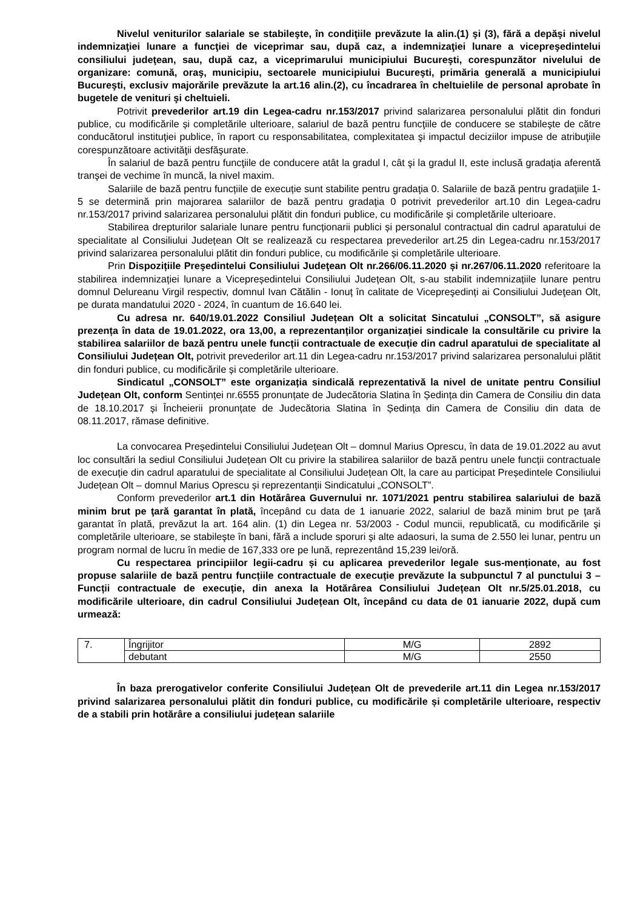Nivelul veniturilor salariale se stabileşte, în condiţiile prevăzute la alin.(1) şi (3), fără a depăşi nivelul indemnizaţiei lunare a funcţiei de viceprimar sau, după caz, a indemnizaţiei lunare a vicepreşedintelui consiliului judeţean, sau, după caz, a viceprimarului municipiului Bucureşti, corespunzător nivelului de organizare: comună, oraş, municipiu, sectoarele municipiului Bucureşti, primăria generală a municipiului Bucureşti, exclusiv majorările prevăzute la art.16 alin.(2), cu încadrarea în cheltuielile de personal aprobate în bugetele de venituri şi cheltuieli.
Potrivit prevederilor art.19 din Legea-cadru nr.153/2017 privind salarizarea personalului plătit din fonduri publice, cu modificările și completările ulterioare, salariul de bază pentru funcţiile de conducere se stabileşte de către conducătorul instituţiei publice, în raport cu responsabilitatea, complexitatea şi impactul deciziilor impuse de atribuţiile corespunzătoare activităţii desfăşurate.
În salariul de bază pentru funcţiile de conducere atât la gradul I, cât şi la gradul II, este inclusă gradaţia aferentă tranşei de vechime în muncă, la nivel maxim.
Salariile de bază pentru funcțiile de execuție sunt stabilite pentru gradaţia 0. Salariile de bază pentru gradaţiile 1-5 se determină prin majorarea salariilor de bază pentru gradaţia 0 potrivit prevederilor art.10 din Legea-cadru nr.153/2017 privind salarizarea personalului plătit din fonduri publice, cu modificările și completările ulterioare.
Stabilirea drepturilor salariale lunare pentru funcționarii publici și personalul contractual din cadrul aparatului de specialitate al Consiliului Județean Olt se realizează cu respectarea prevederilor art.25 din Legea-cadru nr.153/2017 privind salarizarea personalului plătit din fonduri publice, cu modificările și completările ulterioare.
Prin Dispozițiile Preşedintelui Consiliului Judeţean Olt nr.266/06.11.2020 și nr.267/06.11.2020 referitoare la stabilirea indemnizației lunare a Vicepreședintelui Consiliului Județean Olt, s-au stabilit indemnizațiile lunare pentru domnul Delureanu Virgil respectiv, domnul Ivan Cătălin - Ionuț în calitate de Vicepreşedinți ai Consiliului Judeţean Olt, pe durata mandatului 2020 - 2024, în cuantum de 16.640 lei.
Cu adresa nr. 640/19.01.2022 Consiliul Județean Olt a solicitat Sincatului „CONSOLT”, să asigure prezența în data de 19.01.2022, ora 13,00, a reprezentanților organizației sindicale la consultările cu privire la stabilirea salariilor de bază pentru unele funcții contractuale de execuție din cadrul aparatului de specialitate al Consiliului Județean Olt, potrivit prevederilor art.11 din Legea-cadru nr.153/2017 privind salarizarea personalului plătit din fonduri publice, cu modificările și completările ulterioare.
Sindicatul „CONSOLT” este organizația sindicală reprezentativă la nivel de unitate pentru Consiliul Județean Olt, conform Sentinței nr.6555 pronunțate de Judecătoria Slatina în Ședința din Camera de Consiliu din data de 18.10.2017 și Încheierii pronunțate de Judecătoria Slatina în Ședința din Camera de Consiliu din data de 08.11.2017, rămase definitive.
La convocarea Președintelui Consiliului Județean Olt – domnul Marius Oprescu, în data de 19.01.2022 au avut loc consultări la sediul Consiliului Județean Olt cu privire la stabilirea salariilor de bază pentru unele funcții contractuale de execuție din cadrul aparatului de specialitate al Consiliului Județean Olt, la care au participat Președintele Consiliului Județean Olt – domnul Marius Oprescu și reprezentanții Sindicatului „CONSOLT”.
Conform prevederilor art.1 din Hotărârea Guvernului nr. 1071/2021 pentru stabilirea salariului de bază minim brut pe ţară garantat în plată, începând cu data de 1 ianuarie 2022, salariul de bază minim brut pe ţară garantat în plată, prevăzut la art. 164 alin. (1) din Legea nr. 53/2003 - Codul muncii, republicată, cu modificările şi completările ulterioare, se stabileşte în bani, fără a include sporuri şi alte adaosuri, la suma de 2.550 lei lunar, pentru un program normal de lucru în medie de 167,333 ore pe lună, reprezentând 15,239 lei/oră.
Cu respectarea principiilor legii-cadru și cu aplicarea prevederilor legale sus-menționate, au fost propuse salariile de bază pentru funcțiile contractuale de execuție prevăzute la subpunctul 7 al punctului 3 – Funcții contractuale de execuție, din anexa la Hotărârea Consiliului Județean Olt nr.5/25.01.2018, cu modificările ulterioare, din cadrul Consiliului Județean Olt, începând cu data de 01 ianuarie 2022, după cum urmează:
| 7. | Îngrijitor | M/G | 2892 |
| | debutant | M/G | 2550 |
În baza prerogativelor conferite Consiliului Județean Olt de prevederile art.11 din Legea nr.153/2017 privind salarizarea personalului plătit din fonduri publice, cu modificările și completările ulterioare, respectiv de a stabili prin hotărâre a consiliului județean salariile